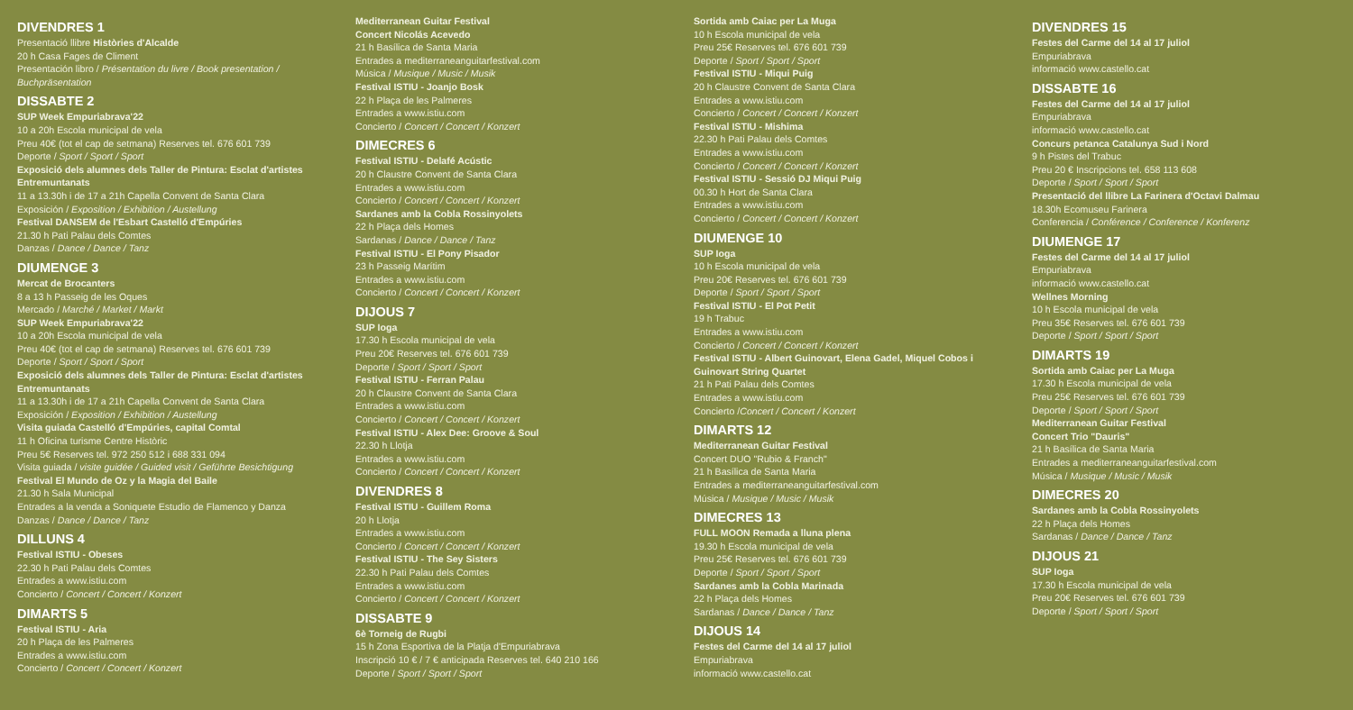DIVENDRES 1
Presentació llibre Històries d'Alcalde
20 h Casa Fages de Climent
Presentación libro / Présentation du livre / Book presentation / Buchpräsentation
DISSABTE 2
SUP Week Empuriabrava'22
10 a 20h Escola municipal de vela
Preu 40€ (tot el cap de setmana) Reserves tel. 676 601 739
Deporte / Sport / Sport / Sport
Exposició dels alumnes dels Taller de Pintura: Esclat d'artistes Entremuntanats
11 a 13.30h i de 17 a 21h Capella Convent de Santa Clara
Exposición / Exposition / Exhibition / Austellung
Festival DANSEM de l'Esbart Castelló d'Empúries
21.30 h Pati Palau dels Comtes
Danzas / Dance / Dance / Tanz
DIUMENGE 3
Mercat de Brocanters
8 a 13 h Passeig de les Oques
Mercado / Marché / Market / Markt
SUP Week Empuriabrava'22
10 a 20h Escola municipal de vela
Preu 40€ (tot el cap de setmana) Reserves tel. 676 601 739
Deporte / Sport / Sport / Sport
Exposició dels alumnes dels Taller de Pintura: Esclat d'artistes Entremuntanats
11 a 13.30h i de 17 a 21h Capella Convent de Santa Clara
Exposición / Exposition / Exhibition / Austellung
Visita guiada Castelló d'Empúries, capital Comtal
11 h Oficina turisme Centre Històric
Preu 5€ Reserves tel. 972 250 512 i 688 331 094
Visita guiada / visite guidée / Guided visit / Geführte Besichtigung
Festival El Mundo de Oz y la Magia del Baile
21.30 h Sala Municipal
Entrades a la venda a Soniquete Estudio de Flamenco y Danza
Danzas / Dance / Dance / Tanz
DILLUNS 4
Festival ISTIU - Obeses
22.30 h Pati Palau dels Comtes
Entrades a www.istiu.com
Concierto / Concert / Concert / Konzert
DIMARTS 5
Festival ISTIU - Aria
20 h Plaça de les Palmeres
Entrades a www.istiu.com
Concierto / Concert / Concert / Konzert
Mediterranean Guitar Festival
Concert Nicolás Acevedo
21 h Basílica de Santa Maria
Entrades a mediterraneanguitarfestival.com
Música / Musique / Music / Musik
Festival ISTIU - Joanjo Bosk
22 h Plaça de les Palmeres
Entrades a www.istiu.com
Concierto / Concert / Concert / Konzert
DIMECRES 6
Festival ISTIU - Delafé Acústic
20 h Claustre Convent de Santa Clara
Entrades a www.istiu.com
Concierto / Concert / Concert / Konzert
Sardanes amb la Cobla Rossinyolets
22 h Plaça dels Homes
Sardanas / Dance / Dance / Tanz
Festival ISTIU - El Pony Pisador
23 h Passeig Marítim
Entrades a www.istiu.com
Concierto / Concert / Concert / Konzert
DIJOUS 7
SUP Ioga
17.30 h Escola municipal de vela
Preu 20€ Reserves tel. 676 601 739
Deporte / Sport / Sport / Sport
Festival ISTIU - Ferran Palau
20 h Claustre Convent de Santa Clara
Entrades a www.istiu.com
Concierto / Concert / Concert / Konzert
Festival ISTIU - Alex Dee: Groove & Soul
22.30 h Llotja
Entrades a www.istiu.com
Concierto / Concert / Concert / Konzert
DIVENDRES 8
Festival ISTIU - Guillem Roma
20 h Llotja
Entrades a www.istiu.com
Concierto / Concert / Concert / Konzert
Festival ISTIU - The Sey Sisters
22.30 h Pati Palau dels Comtes
Entrades a www.istiu.com
Concierto / Concert / Concert / Konzert
DISSABTE 9
6è Torneig de Rugbi
15 h Zona Esportiva de la Platja d'Empuriabrava
Inscripció 10 € / 7 € anticipada Reserves tel. 640 210 166
Deporte / Sport / Sport / Sport
Sortida amb Caiac per La Muga
10 h Escola municipal de vela
Preu 25€ Reserves tel. 676 601 739
Deporte / Sport / Sport / Sport
Festival ISTIU - Miqui Puig
20 h Claustre Convent de Santa Clara
Entrades a www.istiu.com
Concierto / Concert / Concert / Konzert
Festival ISTIU - Mishima
22.30 h Pati Palau dels Comtes
Entrades a www.istiu.com
Concierto / Concert / Concert / Konzert
Festival ISTIU - Sessió DJ Miqui Puig
00.30 h Hort de Santa Clara
Entrades a www.istiu.com
Concierto / Concert / Concert / Konzert
DIUMENGE 10
SUP Ioga
10 h Escola municipal de vela
Preu 20€ Reserves tel. 676 601 739
Deporte / Sport / Sport / Sport
Festival ISTIU - El Pot Petit
19 h Trabuc
Entrades a www.istiu.com
Concierto / Concert / Concert / Konzert
Festival ISTIU - Albert Guinovart, Elena Gadel, Miquel Cobos i Guinovart String Quartet
21 h Pati Palau dels Comtes
Entrades a www.istiu.com
Concierto /Concert / Concert / Konzert
DIMARTS 12
Mediterranean Guitar Festival
Concert DUO "Rubio & Franch"
21 h Basílica de Santa Maria
Entrades a mediterraneanguitarfestival.com
Música / Musique / Music / Musik
DIMECRES 13
FULL MOON Remada a lluna plena
19.30 h Escola municipal de vela
Preu 25€ Reserves tel. 676 601 739
Deporte / Sport / Sport / Sport
Sardanes amb la Cobla Marinada
22 h Plaça dels Homes
Sardanas / Dance / Dance / Tanz
DIJOUS 14
Festes del Carme del 14 al 17 juliol
Empuriabrava
informació www.castello.cat
DIVENDRES 15
Festes del Carme del 14 al 17 juliol
Empuriabrava
informació www.castello.cat
DISSABTE 16
Festes del Carme del 14 al 17 juliol
Empuriabrava
informació www.castello.cat
Concurs petanca Catalunya Sud i Nord
9 h Pistes del Trabuc
Preu 20 € Inscripcions tel. 658 113 608
Deporte / Sport / Sport / Sport
Presentació del llibre La Farinera d'Octavi Dalmau
18.30h Ecomuseu Farinera
Conferencia / Conférence / Conference / Konferenz
DIUMENGE 17
Festes del Carme del 14 al 17 juliol
Empuriabrava
informació www.castello.cat
Wellnes Morning
10 h Escola municipal de vela
Preu 35€ Reserves tel. 676 601 739
Deporte / Sport / Sport / Sport
DIMARTS 19
Sortida amb Caiac per La Muga
17.30 h Escola municipal de vela
Preu 25€ Reserves tel. 676 601 739
Deporte / Sport / Sport / Sport
Mediterranean Guitar Festival
Concert Trio "Dauris"
21 h Basílica de Santa Maria
Entrades a mediterraneanguitarfestival.com
Música / Musique / Music / Musik
DIMECRES 20
Sardanes amb la Cobla Rossinyolets
22 h Plaça dels Homes
Sardanas / Dance / Dance / Tanz
DIJOUS 21
SUP Ioga
17.30 h Escola municipal de vela
Preu 20€ Reserves tel. 676 601 739
Deporte / Sport / Sport / Sport